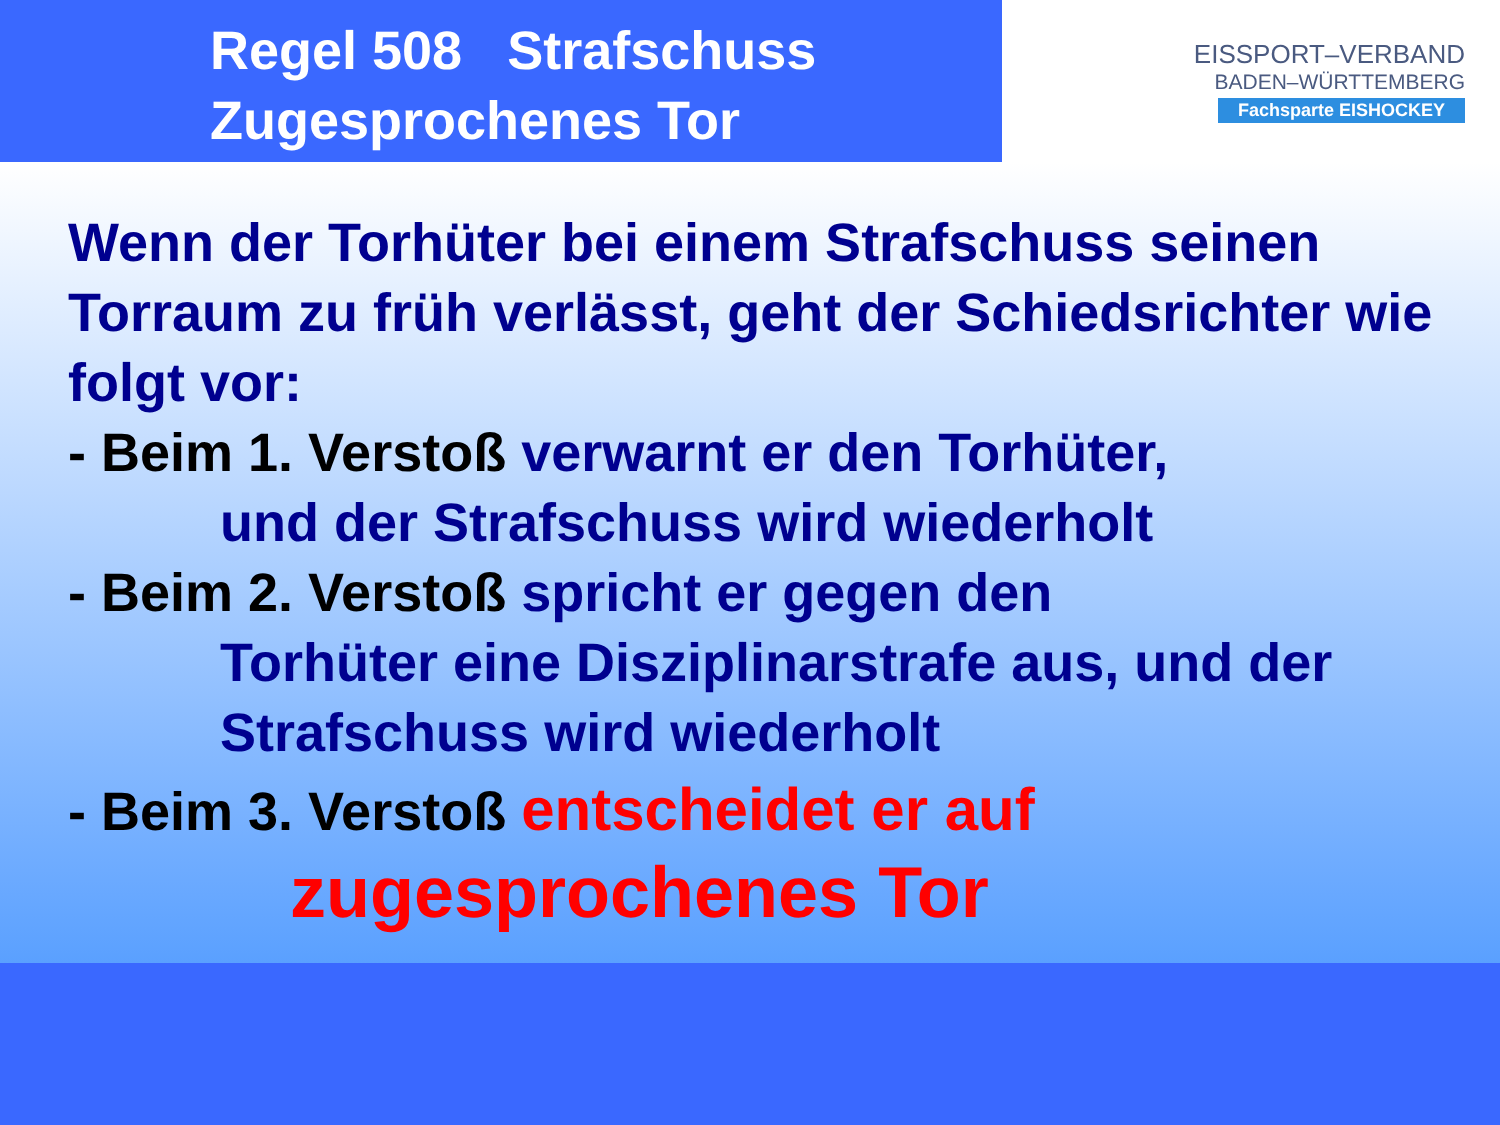Regel 508 Strafschuss
Zugesprochenes Tor
EISSPORT–VERBAND
BADEN–WÜRTTEMBERG
Fachsparte EISHOCKEY
Wenn der Torhüter bei einem Strafschuss seinen Torraum zu früh verlässt, geht der Schiedsrichter wie folgt vor:
- Beim 1. Verstoß verwarnt er den Torhüter,
und der Strafschuss wird wiederholt
- Beim 2. Verstoß spricht er gegen den
Torhüter eine Disziplinarstrafe aus, und der Strafschuss wird wiederholt
- Beim 3. Verstoß entscheidet er auf
zugesprochenes Tor